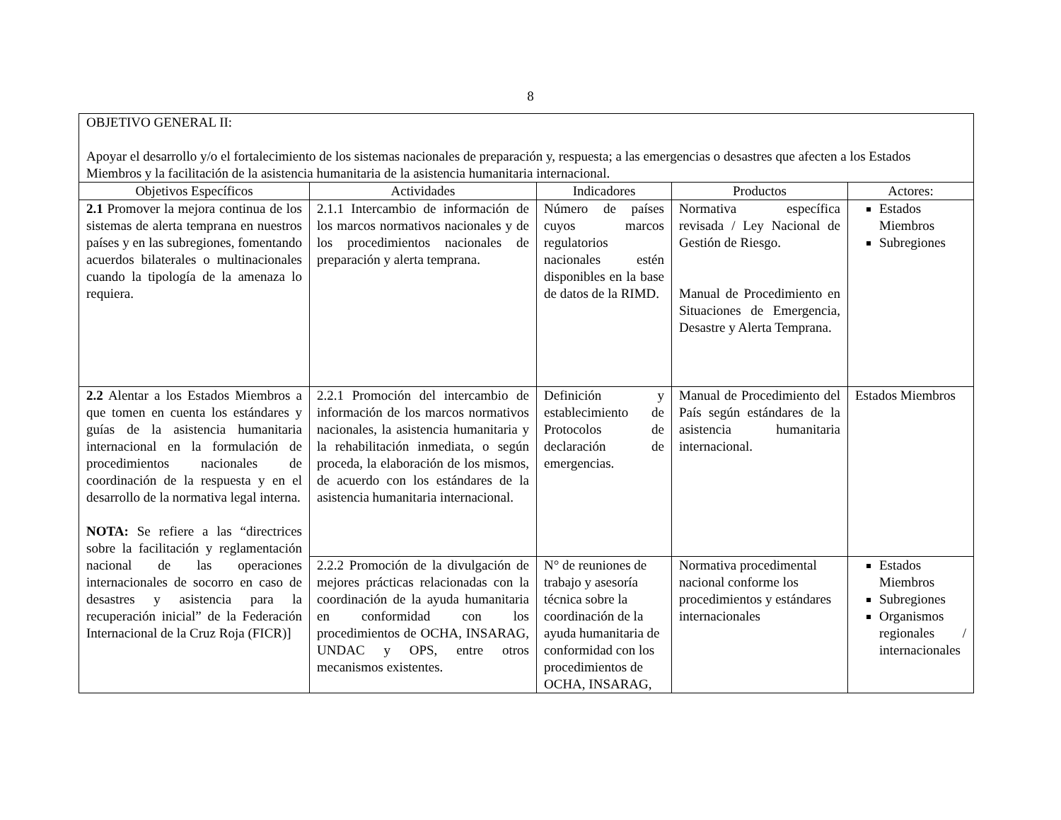8
| OBJETIVO GENERAL II: Apoyar el desarrollo y/o el fortalecimiento de los sistemas nacionales de preparación y, respuesta; a las emergencias o desastres que afecten a los Estados Miembros y la facilitación de la asistencia humanitaria de la asistencia humanitaria internacional. | | | | |
| Objetivos Específicos | Actividades | Indicadores | Productos | Actores: |
| 2.1 Promover la mejora continua de los sistemas de alerta temprana en nuestros países y en las subregiones, fomentando acuerdos bilaterales o multinacionales cuando la tipología de la amenaza lo requiera. | 2.1.1 Intercambio de información de los marcos normativos nacionales y de los procedimientos nacionales de preparación y alerta temprana. | Número de países cuyos marcos regulatorios nacionales estén disponibles en la base de datos de la RIMD. | Normativa específica revisada / Ley Nacional de Gestión de Riesgo. Manual de Procedimiento en Situaciones de Emergencia, Desastre y Alerta Temprana. | Estados Miembros Subregiones |
| 2.2 Alentar a los Estados Miembros a que tomen en cuenta los estándares y guías de la asistencia humanitaria internacional en la formulación de procedimientos nacionales de coordinación de la respuesta y en el desarrollo de la normativa legal interna. NOTA: Se refiere a las “directrices sobre la facilitación y reglamentación nacional de las operaciones internacionales de socorro en caso de desastres y asistencia para la recuperación inicial” de la Federación Internacional de la Cruz Roja (FICR)] | 2.2.1 Promoción del intercambio de información de los marcos normativos nacionales, la asistencia humanitaria y la rehabilitación inmediata, o según proceda, la elaboración de los mismos, de acuerdo con los estándares de la asistencia humanitaria internacional. | Definición y establecimiento de Protocolos de declaración de emergencias. | Manual de Procedimiento del País según estándares de la asistencia humanitaria internacional. | Estados Miembros |
| | 2.2.2 Promoción de la divulgación de mejores prácticas relacionadas con la coordinación de la ayuda humanitaria en conformidad con los procedimientos de OCHA, INSARAG, UNDAC y OPS, entre otros mecanismos existentes. | N° de reuniones de trabajo y asesoría técnica sobre la coordinación de la ayuda humanitaria de conformidad con los procedimientos de OCHA, INSARAG, | Normativa procedimental nacional conforme los procedimientos y estándares internacionales | Estados Miembros Subregiones Organismos regionales / internacionales |